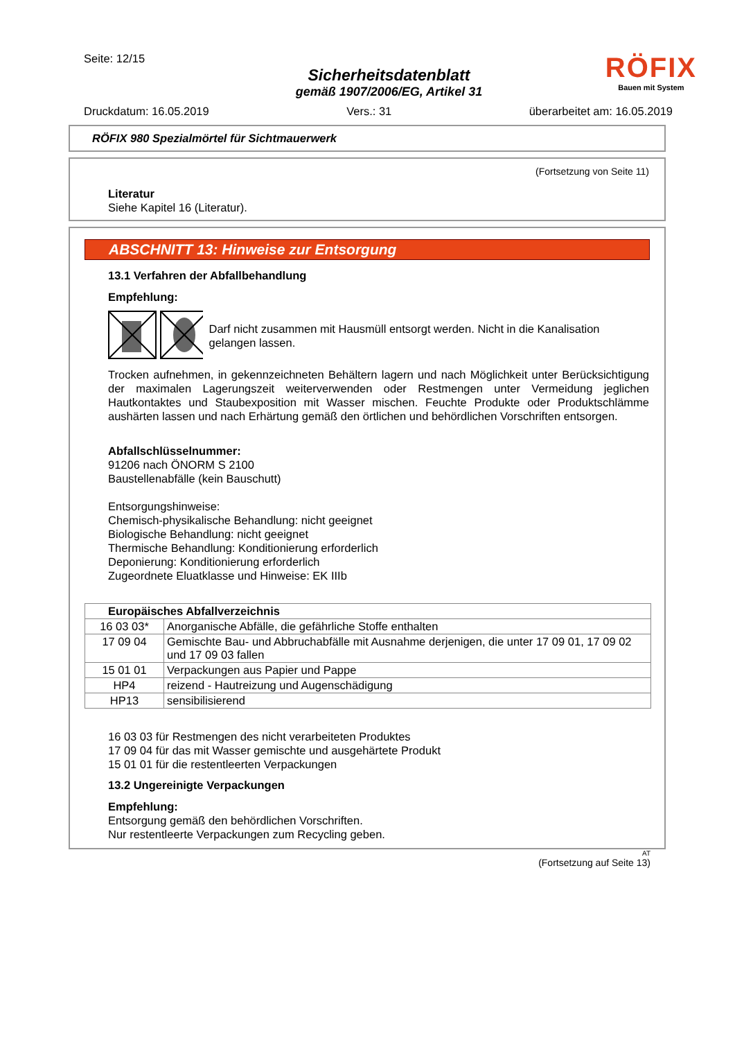Seite: 12/15
Sicherheitsdatenblatt
gemäß 1907/2006/EG, Artikel 31
RÖFIX
Bauen mit System
Druckdatum: 16.05.2019 Vers.: 31 überarbeitet am: 16.05.2019
RÖFIX 980 Spezialmörtel für Sichtmauerwerk
(Fortsetzung von Seite 11)
Literatur
Siehe Kapitel 16 (Literatur).
ABSCHNITT 13: Hinweise zur Entsorgung
13.1 Verfahren der Abfallbehandlung
Empfehlung:
Darf nicht zusammen mit Hausmüll entsorgt werden. Nicht in die Kanalisation gelangen lassen.
Trocken aufnehmen, in gekennzeichneten Behältern lagern und nach Möglichkeit unter Berücksichtigung der maximalen Lagerungszeit weiterverwenden oder Restmengen unter Vermeidung jeglichen Hautkontaktes und Staubexposition mit Wasser mischen. Feuchte Produkte oder Produktschlämme aushärten lassen und nach Erhärtung gemäß den örtlichen und behördlichen Vorschriften entsorgen.
Abfallschlüsselnummer:
91206 nach ÖNORM S 2100
Baustellenabfälle (kein Bauschutt)
Entsorgungshinweise:
Chemisch-physikalische Behandlung: nicht geeignet
Biologische Behandlung: nicht geeignet
Thermische Behandlung: Konditionierung erforderlich
Deponierung: Konditionierung erforderlich
Zugeordnete Eluatklasse und Hinweise: EK IIIb
| Europäisches Abfallverzeichnis | |
| --- | --- |
| 16 03 03* | Anorganische Abfälle, die gefährliche Stoffe enthalten |
| 17 09 04 | Gemischte Bau- und Abbruchabfälle mit Ausnahme derjenigen, die unter 17 09 01, 17 09 02 und 17 09 03 fallen |
| 15 01 01 | Verpackungen aus Papier und Pappe |
| HP4 | reizend - Hautreizung und Augenschädigung |
| HP13 | sensibilisierend |
16 03 03 für Restmengen des nicht verarbeiteten Produktes
17 09 04 für das mit Wasser gemischte und ausgehärtete Produkt
15 01 01 für die restentleerten Verpackungen
13.2 Ungereinigte Verpackungen
Empfehlung:
Entsorgung gemäß den behördlichen Vorschriften.
Nur restentleerte Verpackungen zum Recycling geben.
AT
(Fortsetzung auf Seite 13)